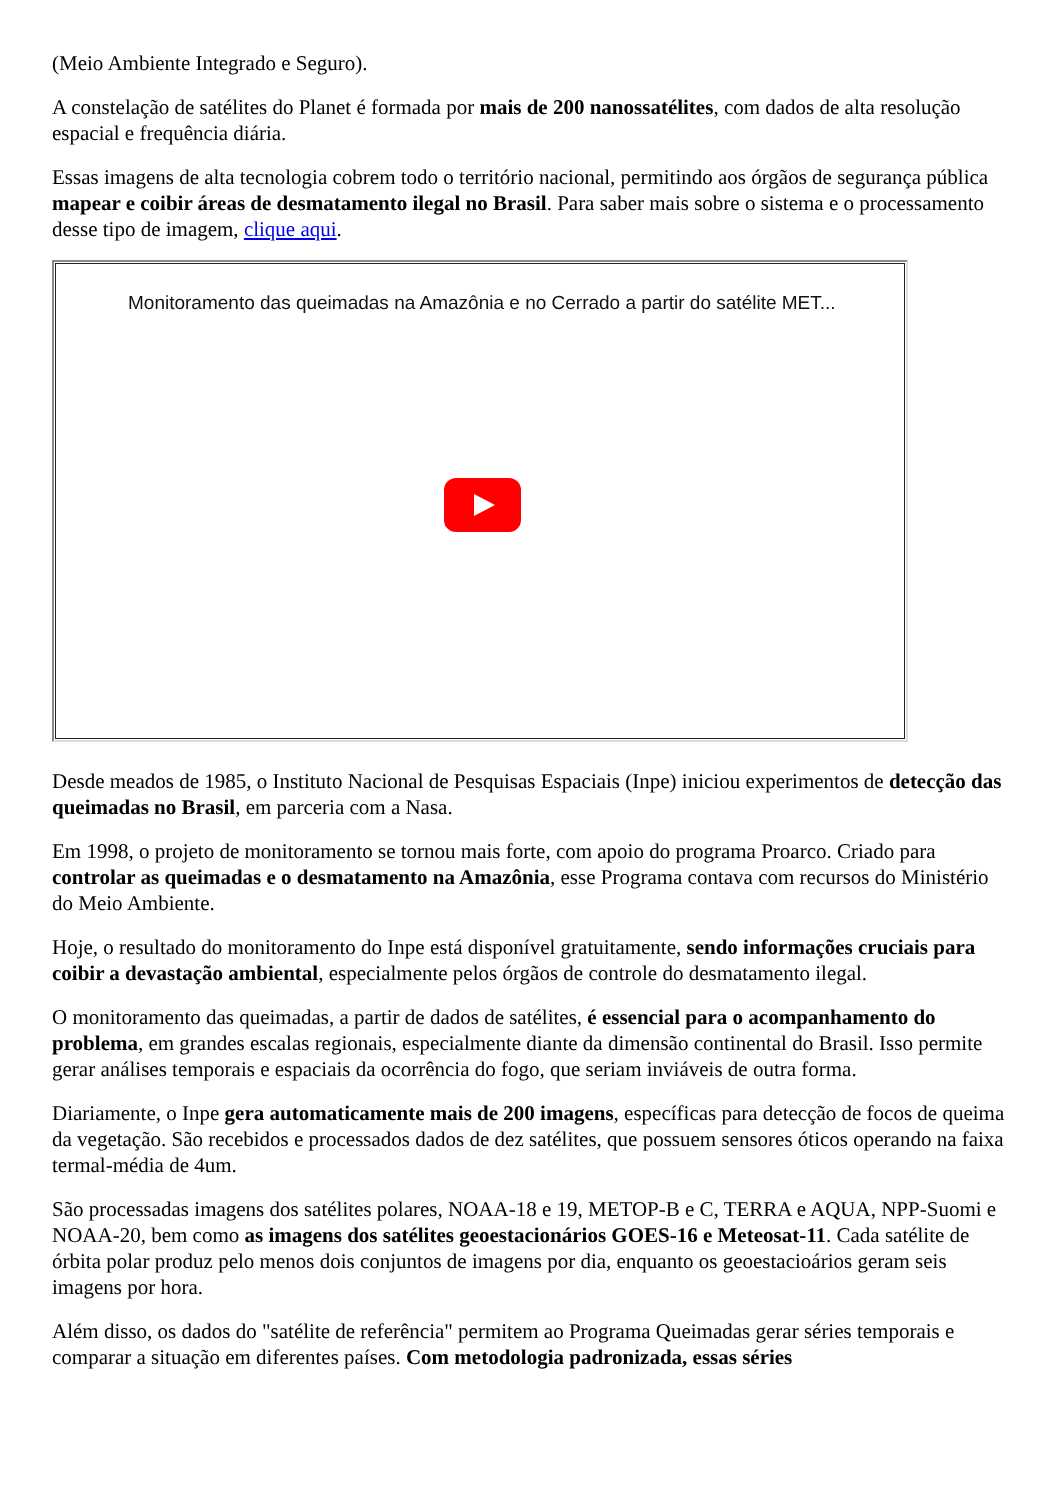(Meio Ambiente Integrado e Seguro).
A constelação de satélites do Planet é formada por mais de 200 nanossatélites, com dados de alta resolução espacial e frequência diária.
Essas imagens de alta tecnologia cobrem todo o território nacional, permitindo aos órgãos de segurança pública mapear e coibir áreas de desmatamento ilegal no Brasil. Para saber mais sobre o sistema e o processamento desse tipo de imagem, clique aqui.
Monitoramento das queimadas na Amazônia e no Cerrado a partir do satélite MET...
Desde meados de 1985, o Instituto Nacional de Pesquisas Espaciais (Inpe) iniciou experimentos de detecção das queimadas no Brasil, em parceria com a Nasa.
Em 1998, o projeto de monitoramento se tornou mais forte, com apoio do programa Proarco. Criado para controlar as queimadas e o desmatamento na Amazônia, esse Programa contava com recursos do Ministério do Meio Ambiente.
Hoje, o resultado do monitoramento do Inpe está disponível gratuitamente, sendo informações cruciais para coibir a devastação ambiental, especialmente pelos órgãos de controle do desmatamento ilegal.
O monitoramento das queimadas, a partir de dados de satélites, é essencial para o acompanhamento do problema, em grandes escalas regionais, especialmente diante da dimensão continental do Brasil. Isso permite gerar análises temporais e espaciais da ocorrência do fogo, que seriam inviáveis de outra forma.
Diariamente, o Inpe gera automaticamente mais de 200 imagens, específicas para detecção de focos de queima da vegetação. São recebidos e processados dados de dez satélites, que possuem sensores óticos operando na faixa termal-média de 4um.
São processadas imagens dos satélites polares, NOAA-18 e 19, METOP-B e C, TERRA e AQUA, NPP-Suomi e NOAA-20, bem como as imagens dos satélites geoestacionários GOES-16 e Meteosat-11. Cada satélite de órbita polar produz pelo menos dois conjuntos de imagens por dia, enquanto os geoestacioários geram seis imagens por hora.
Além disso, os dados do "satélite de referência" permitem ao Programa Queimadas gerar séries temporais e comparar a situação em diferentes países. Com metodologia padronizada, essas séries